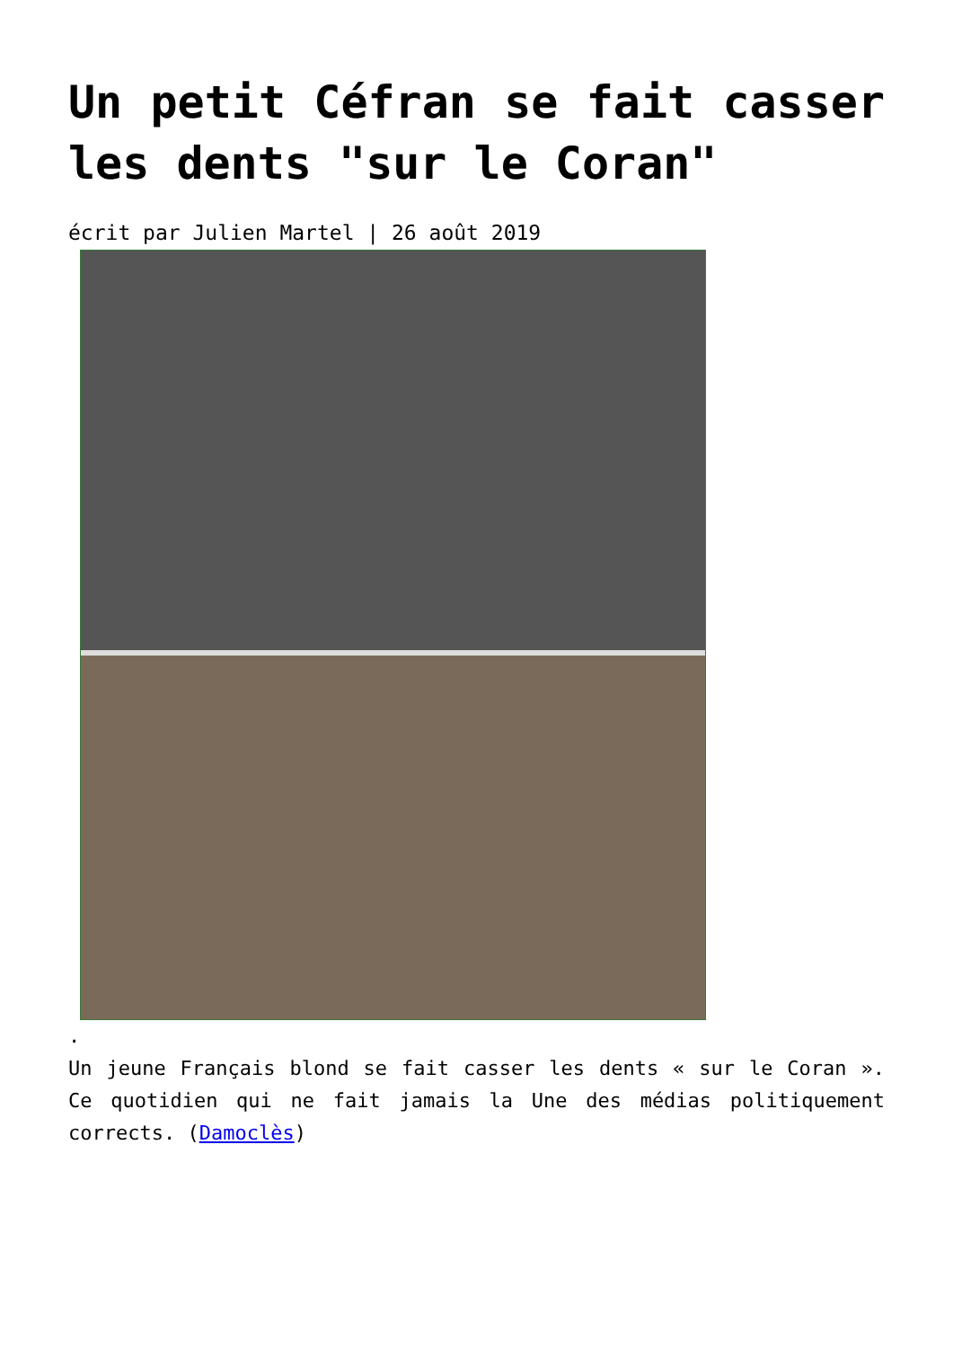Un petit Céfran se fait casser les dents "sur le Coran"
écrit par Julien Martel | 26 août 2019
.
Un jeune Français blond se fait casser les dents « sur le Coran ». Ce quotidien qui ne fait jamais la Une des médias politiquement corrects. (Damoclès)